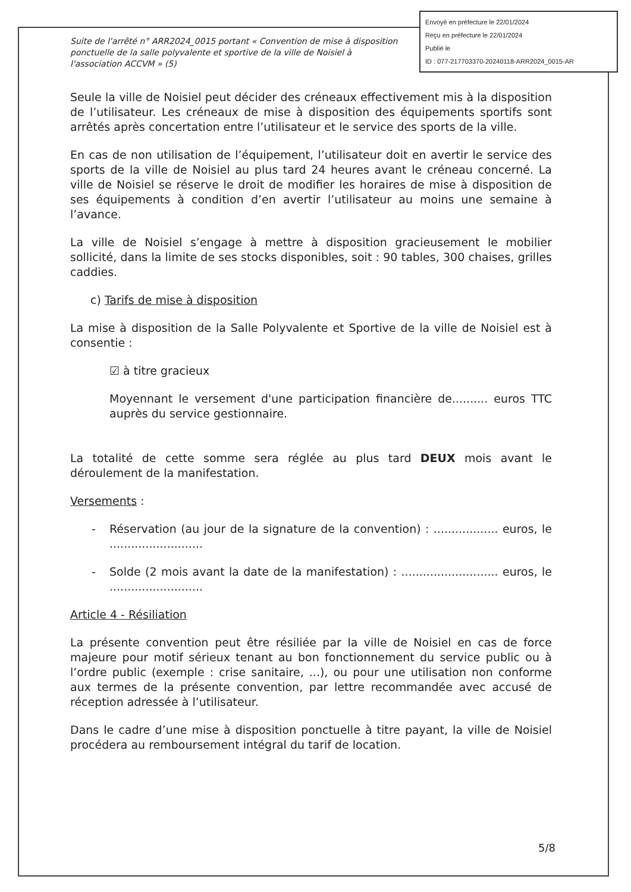Envoyé en préfecture le 22/01/2024
Reçu en préfecture le 22/01/2024
Publié le
ID : 077-217703370-20240118-ARR2024_0015-AR
Suite de l'arrêté n° ARR2024_0015 portant « Convention de mise à disposition ponctuelle de la salle polyvalente et sportive de la ville de Noisiel à l'association ACCVM » (5)
Seule la ville de Noisiel peut décider des créneaux effectivement mis à la disposition de l’utilisateur. Les créneaux de mise à disposition des équipements sportifs sont arrêtés après concertation entre l’utilisateur et le service des sports de la ville.
En cas de non utilisation de l’équipement, l’utilisateur doit en avertir le service des sports de la ville de Noisiel au plus tard 24 heures avant le créneau concerné. La ville de Noisiel se réserve le droit de modifier les horaires de mise à disposition de ses équipements à condition d’en avertir l’utilisateur au moins une semaine à l’avance.
La ville de Noisiel s’engage à mettre à disposition gracieusement le mobilier sollicité, dans la limite de ses stocks disponibles, soit : 90 tables, 300 chaises, grilles caddies.
c) Tarifs de mise à disposition
La mise à disposition de la Salle Polyvalente et Sportive de la ville de Noisiel est à consentie :
☑ à titre gracieux
Moyennant le versement d'une participation financière de.......... euros TTC auprès du service gestionnaire.
La totalité de cette somme sera réglée au plus tard DEUX mois avant le déroulement de la manifestation.
Versements :
- Réservation (au jour de la signature de la convention) : .................. euros, le ..........................
- Solde (2 mois avant la date de la manifestation) : ........................... euros, le ..........................
Article 4 - Résiliation
La présente convention peut être résiliée par la ville de Noisiel en cas de force majeure pour motif sérieux tenant au bon fonctionnement du service public ou à l’ordre public (exemple : crise sanitaire, ...), ou pour une utilisation non conforme aux termes de la présente convention, par lettre recommandée avec accusé de réception adressée à l’utilisateur.
Dans le cadre d’une mise à disposition ponctuelle à titre payant, la ville de Noisiel procédera au remboursement intégral du tarif de location.
5/8